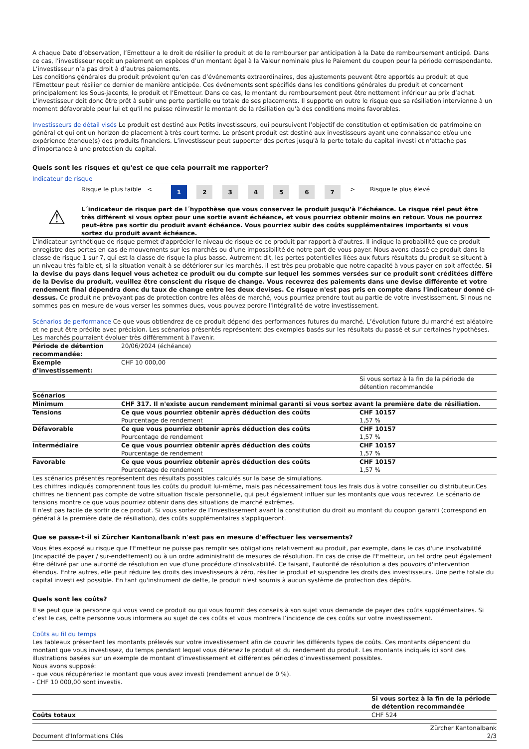A chaque Date d’observation, l’Emetteur a le droit de résilier le produit et de le rembourser par anticipation à la Date de remboursement anticipé. Dans ce cas, l’investisseur reçoit un paiement en espèces d’un montant égal à la Valeur nominale plus le Paiement du coupon pour la période correspondante. L’investisseur n’a pas droit à d’autres paiements.
Les conditions générales du produit prévoient qu’en cas d’événements extraordinaires, des ajustements peuvent être apportés au produit et que l’Emetteur peut résilier ce dernier de manière anticipée. Ces événements sont spécifiés dans les conditions générales du produit et concernent principalement les Sous-jacents, le produit et l’Emetteur. Dans ce cas, le montant du remboursement peut être nettement inférieur au prix d’achat. L'investisseur doit donc être prêt à subir une perte partielle ou totale de ses placements. Il supporte en outre le risque que sa résiliation intervienne à un moment défavorable pour lui et qu'il ne puisse réinvestir le montant de la résiliation qu'à des conditions moins favorables.
Investisseurs de détail visés Le produit est destiné aux Petits investisseurs, qui poursuivent l’objectif de constitution et optimisation de patrimoine en général et qui ont un horizon de placement à très court terme. Le présent produit est destiné aux investisseurs ayant une connaissance et/ou une expérience étendue(s) des produits financiers. L’investisseur peut supporter des pertes jusqu'à la perte totale du capital investi et n'attache pas d'importance à une protection du capital.
Quels sont les risques et qu'est ce que cela pourrait me rapporter?
Indicateur de risque
| | Risque le plus faible < | 1 | 2 | 3 | 4 | 5 | 6 | 7 | > | Risque le plus élevé |
⚠
L´indicateur de risque part de l´hypothèse que vous conservez le produit jusqu’à l’échéance. Le risque réel peut être très différent si vous optez pour une sortie avant échéance, et vous pourriez obtenir moins en retour. Vous ne pourrez peut-être pas sortir du produit avant échéance. Vous pourriez subir des coûts supplémentaires importants si vous sortez du produit avant échéance.
L'indicateur synthétique de risque permet d'apprécier le niveau de risque de ce produit par rapport à d'autres. Il indique la probabilité que ce produit enregistre des pertes en cas de mouvements sur les marchés ou d'une impossibilité de notre part de vous payer. Nous avons classé ce produit dans la classe de risque 1 sur 7, qui est la classe de risque la plus basse. Autrement dit, les pertes potentielles liées aux futurs résultats du produit se situent à un niveau très faible et, si la situation venait à se détériorer sur les marchés, il est très peu probable que notre capacité à vous payer en soit affectée. Si la devise du pays dans lequel vous achetez ce produit ou du compte sur lequel les sommes versées sur ce produit sont créditées diffère de la Devise du produit, veuillez être conscient du risque de change. Vous recevrez des paiements dans une devise différente et votre rendement final dépendra donc du taux de change entre les deux devises. Ce risque n'est pas pris en compte dans l'indicateur donné ci-dessus. Ce produit ne prévoyant pas de protection contre les aléas de marché, vous pourriez prendre tout au partie de votre investissement. Si nous ne sommes pas en mesure de vous verser les sommes dues, vous pouvez perdre l'intégralité de votre investissement.
Scénarios de performance Ce que vous obtiendrez de ce produit dépend des performances futures du marché. L’évolution future du marché est aléatoire et ne peut être prédite avec précision. Les scénarios présentés représentent des exemples basés sur les résultats du passé et sur certaines hypothèses. Les marchés pourraient évoluer très différemment à l’avenir.
| Période de détention recommandée: | 20/06/2024 (échéance) | |
| Exemple d’investissement: | CHF 10 000,00 | |
| | | Si vous sortez à la fin de la période de détention recommandée |
| Scénarios | | |
| Minimum | CHF 317. Il n'existe aucun rendement minimal garanti si vous sortez avant la première date de résiliation. | |
| Tensions | Ce que vous pourriez obtenir après déduction des coûts Pourcentage de rendement | CHF 10157 1,57 % |
| Défavorable | Ce que vous pourriez obtenir après déduction des coûts Pourcentage de rendement | CHF 10157 1,57 % |
| Intermédiaire | Ce que vous pourriez obtenir après déduction des coûts Pourcentage de rendement | CHF 10157 1,57 % |
| Favorable | Ce que vous pourriez obtenir après déduction des coûts Pourcentage de rendement | CHF 10157 1,57 % |
Les scénarios présentés représentent des résultats possibles calculés sur la base de simulations.
Les chiffres indiqués comprennent tous les coûts du produit lui-même, mais pas nécessairement tous les frais dus à votre conseiller ou distributeur.Ces chiffres ne tiennent pas compte de votre situation fiscale personnelle, qui peut également influer sur les montants que vous recevrez. Le scénario de tensions montre ce que vous pourriez obtenir dans des situations de marché extrêmes.
Il n'est pas facile de sortir de ce produit. Si vous sortez de l’investissement avant la constitution du droit au montant du coupon garanti (correspond en général à la première date de résiliation), des coûts supplémentaires s'appliqueront.
Que se passe-t-il si Zürcher Kantonalbank n'est pas en mesure d'effectuer les versements?
Vous êtes exposé au risque que l'Emetteur ne puisse pas remplir ses obligations relativement au produit, par exemple, dans le cas d'une insolvabilité (incapacité de payer / sur-endettement) ou à un ordre administratif de mesures de résolution. En cas de crise de l'Emetteur, un tel ordre peut également être délivré par une autorité de résolution en vue d'une procédure d'insolvabilité. Ce faisant, l'autorité de résolution a des pouvoirs d'intervention étendus. Entre autres, elle peut réduire les droits des investisseurs à zéro, résilier le produit et suspendre les droits des investisseurs. Une perte totale du capital investi est possible. En tant qu'instrument de dette, le produit n'est soumis à aucun système de protection des dépôts.
Quels sont les coûts?
Il se peut que la personne qui vous vend ce produit ou qui vous fournit des conseils à son sujet vous demande de payer des coûts supplémentaires. Si c’est le cas, cette personne vous informera au sujet de ces coûts et vous montrera l’incidence de ces coûts sur votre investissement.
Coûts au fil du temps
Les tableaux présentent les montants prélevés sur votre investissement afin de couvrir les différents types de coûts. Ces montants dépendent du montant que vous investissez, du temps pendant lequel vous détenez le produit et du rendement du produit. Les montants indiqués ici sont des illustrations basées sur un exemple de montant d’investissement et différentes périodes d’investissement possibles.
Nous avons supposé:
- que vous récupéreriez le montant que vous avez investi (rendement annuel de 0 %).
- CHF 10 000,00 sont investis.
| | Si vous sortez à la fin de la période de détention recommandée |
| Coûts totaux | CHF 524 |
| Document d'Informations Clés | Zürcher Kantonalbank 2/3 |